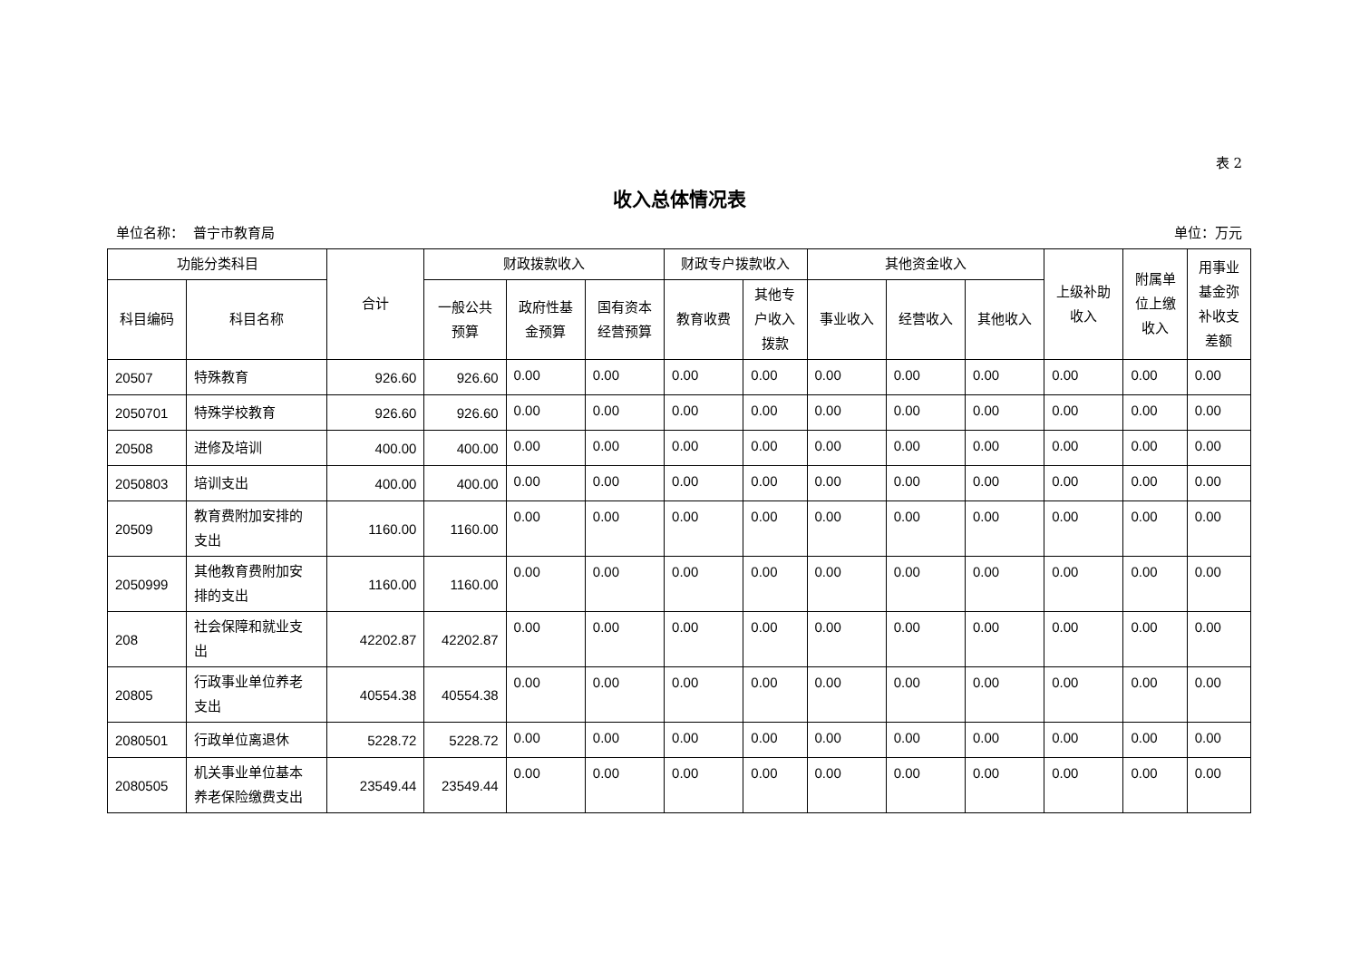表 2
收入总体情况表
单位名称： 普宁市教育局 单位：万元
| 功能分类科目 | | 合计 | 财政拨款收入 | | | 财政专户拨款收入 | | 其他资金收入 | | | 上级补助 收入 | 附属单 位上缴 收入 | 用事业 基金弥 补收支 差额 |
| --- | --- | --- | --- | --- | --- | --- | --- | --- | --- | --- | --- | --- | --- |
| 科目编码 | 科目名称 | | 一般公共 预算 | 政府性基 金预算 | 国有资本 经营预算 | 教育收费 | 其他专 户收入 拨款 | 事业收入 | 经营收入 | 其他收入 | | | |
| 20507 | 特殊教育 | 926.60 | 926.60 | 0.00 | 0.00 | 0.00 | 0.00 | 0.00 | 0.00 | 0.00 | 0.00 | 0.00 | 0.00 |
| 2050701 | 特殊学校教育 | 926.60 | 926.60 | 0.00 | 0.00 | 0.00 | 0.00 | 0.00 | 0.00 | 0.00 | 0.00 | 0.00 | 0.00 |
| 20508 | 进修及培训 | 400.00 | 400.00 | 0.00 | 0.00 | 0.00 | 0.00 | 0.00 | 0.00 | 0.00 | 0.00 | 0.00 | 0.00 |
| 2050803 | 培训支出 | 400.00 | 400.00 | 0.00 | 0.00 | 0.00 | 0.00 | 0.00 | 0.00 | 0.00 | 0.00 | 0.00 | 0.00 |
| 20509 | 教育费附加安排的 支出 | 1160.00 | 1160.00 | 0.00 | 0.00 | 0.00 | 0.00 | 0.00 | 0.00 | 0.00 | 0.00 | 0.00 | 0.00 |
| 2050999 | 其他教育费附加安 排的支出 | 1160.00 | 1160.00 | 0.00 | 0.00 | 0.00 | 0.00 | 0.00 | 0.00 | 0.00 | 0.00 | 0.00 | 0.00 |
| 208 | 社会保障和就业支 出 | 42202.87 | 42202.87 | 0.00 | 0.00 | 0.00 | 0.00 | 0.00 | 0.00 | 0.00 | 0.00 | 0.00 | 0.00 |
| 20805 | 行政事业单位养老 支出 | 40554.38 | 40554.38 | 0.00 | 0.00 | 0.00 | 0.00 | 0.00 | 0.00 | 0.00 | 0.00 | 0.00 | 0.00 |
| 2080501 | 行政单位离退休 | 5228.72 | 5228.72 | 0.00 | 0.00 | 0.00 | 0.00 | 0.00 | 0.00 | 0.00 | 0.00 | 0.00 | 0.00 |
| 2080505 | 机关事业单位基本 养老保险缴费支出 | 23549.44 | 23549.44 | 0.00 | 0.00 | 0.00 | 0.00 | 0.00 | 0.00 | 0.00 | 0.00 | 0.00 | 0.00 |